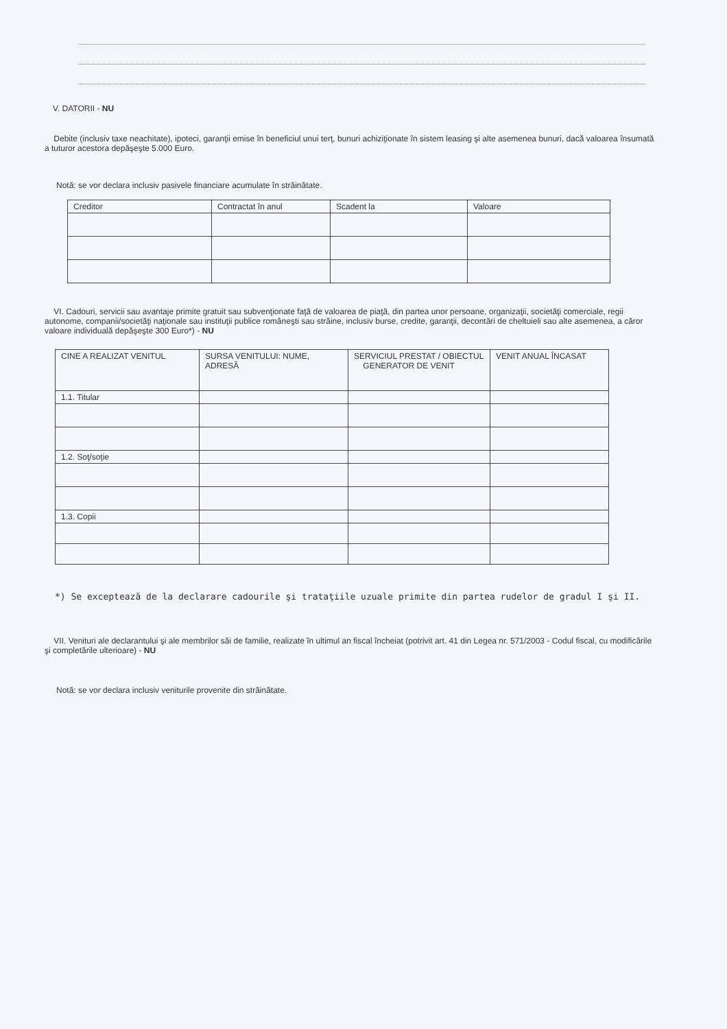V. DATORII - NU
Debite (inclusiv taxe neachitate), ipoteci, garanţii emise în beneficiul unui terţ, bunuri achiziţionate în sistem leasing şi alte asemenea bunuri, dacă valoarea însumată a tuturor acestora depăşeşte 5.000 Euro.
Notă: se vor declara inclusiv pasivele financiare acumulate în străinătate.
| Creditor | Contractat în anul | Scadent la | Valoare |
VI. Cadouri, servicii sau avantaje primite gratuit sau subvenţionate faţă de valoarea de piaţă, din partea unor persoane, organizaţii, societăţi comerciale, regii autonome, companii/societăţi naţionale sau instituţii publice româneşti sau străine, inclusiv burse, credite, garanţii, decontări de cheltuieli sau alte asemenea, a căror valoare individuală depăşeşte 300 Euro*) - NU
| CINE A REALIZAT VENITUL | SURSA VENITULUI: NUME, ADRESĂ | SERVICIUL PRESTAT / OBIECTUL GENERATOR DE VENIT | VENIT ANUAL ÎNCASAT |
| 1.1. Titular | | | |
| 1.2. Soţ/soţie | | | |
| 1.3. Copii | | | |
*) Se exceptează de la declarare cadourile şi trataţiile uzuale primite din partea rudelor de gradul I şi II.
VII. Venituri ale declarantului şi ale membrilor săi de familie, realizate în ultimul an fiscal încheiat (potrivit art. 41 din Legea nr. 571/2003 - Codul fiscal, cu modificările şi completările ulterioare) - NU
Notă: se vor declara inclusiv veniturile provenite din străinătate.